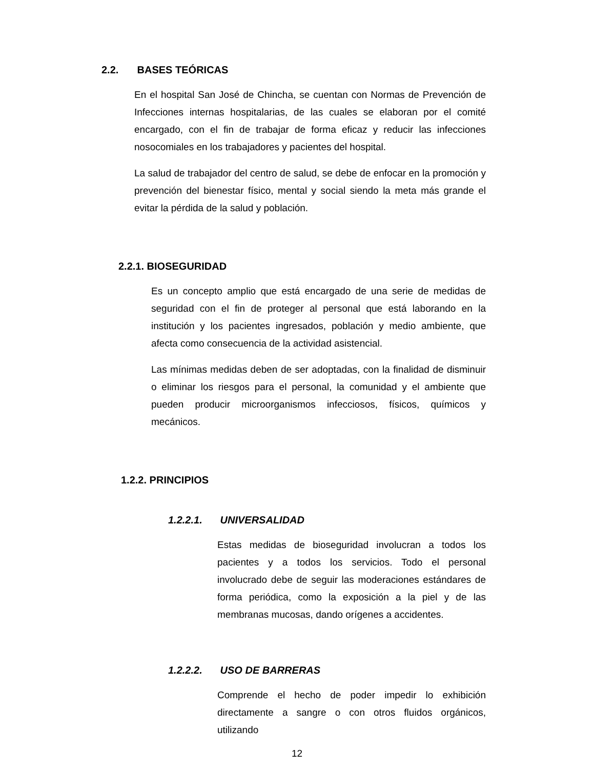2.2. BASES TEÓRICAS
En el hospital San José de Chincha, se cuentan con Normas de Prevención de Infecciones internas hospitalarias, de las cuales se elaboran por el comité encargado, con el fin de trabajar de forma eficaz y reducir las infecciones nosocomiales en los trabajadores y pacientes del hospital.
La salud de trabajador del centro de salud, se debe de enfocar en la promoción y prevención del bienestar físico, mental y social siendo la meta más grande el evitar la pérdida de la salud y población.
2.2.1. BIOSEGURIDAD
Es un concepto amplio que está encargado de una serie de medidas de seguridad con el fin de proteger al personal que está laborando en la institución y los pacientes ingresados, población y medio ambiente, que afecta como consecuencia de la actividad asistencial.
Las mínimas medidas deben de ser adoptadas, con la finalidad de disminuir o eliminar los riesgos para el personal, la comunidad y el ambiente que pueden producir microorganismos infecciosos, físicos, químicos y mecánicos.
1.2.2. PRINCIPIOS
1.2.2.1. UNIVERSALIDAD
Estas medidas de bioseguridad involucran a todos los pacientes y a todos los servicios. Todo el personal involucrado debe de seguir las moderaciones estándares de forma periódica, como la exposición a la piel y de las membranas mucosas, dando orígenes a accidentes.
1.2.2.2. USO DE BARRERAS
Comprende el hecho de poder impedir lo exhibición directamente a sangre o con otros fluidos orgánicos, utilizando
12